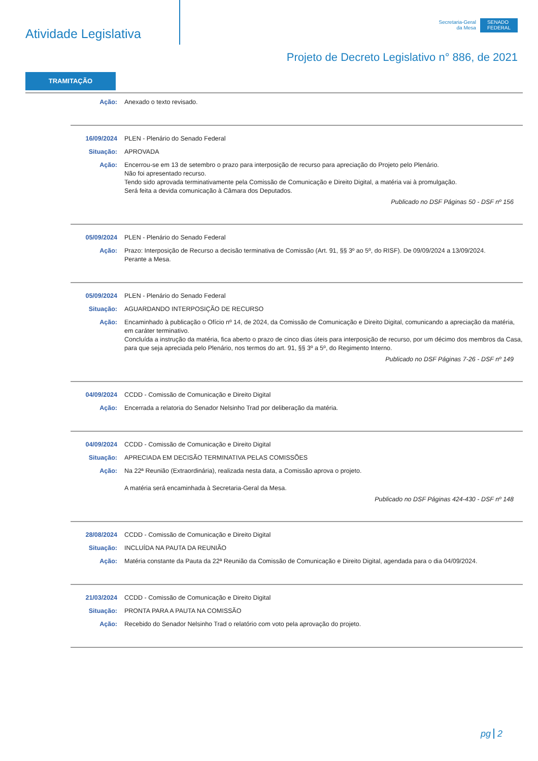Atividade Legislativa
Secretaria-Geral
da Mesa
SENADO
FEDERAL
Projeto de Decreto Legislativo n° 886, de 2021
TRAMITAÇÃO
Ação: Anexado o texto revisado.
16/09/2024 PLEN - Plenário do Senado Federal
Situação: APROVADA
Ação: Encerrou-se em 13 de setembro o prazo para interposição de recurso para apreciação do Projeto pelo Plenário.
Não foi apresentado recurso.
Tendo sido aprovada terminativamente pela Comissão de Comunicação e Direito Digital, a matéria vai à promulgação.
Será feita a devida comunicação à Câmara dos Deputados.
Publicado no DSF Páginas 50 - DSF nº 156
05/09/2024 PLEN - Plenário do Senado Federal
Ação: Prazo: Interposição de Recurso a decisão terminativa de Comissão (Art. 91, §§ 3º ao 5º, do RISF). De 09/09/2024 a 13/09/2024.
Perante a Mesa.
05/09/2024 PLEN - Plenário do Senado Federal
Situação: AGUARDANDO INTERPOSIÇÃO DE RECURSO
Ação: Encaminhado à publicação o Ofício nº 14, de 2024, da Comissão de Comunicação e Direito Digital, comunicando a apreciação da matéria, em caráter terminativo.
Concluída a instrução da matéria, fica aberto o prazo de cinco dias úteis para interposição de recurso, por um décimo dos membros da Casa, para que seja apreciada pelo Plenário, nos termos do art. 91, §§ 3º a 5º, do Regimento Interno.
Publicado no DSF Páginas 7-26 - DSF nº 149
04/09/2024 CCDD - Comissão de Comunicação e Direito Digital
Ação: Encerrada a relatoria do Senador Nelsinho Trad por deliberação da matéria.
04/09/2024 CCDD - Comissão de Comunicação e Direito Digital
Situação: APRECIADA EM DECISÃO TERMINATIVA PELAS COMISSÕES
Ação: Na 22ª Reunião (Extraordinária), realizada nesta data, a Comissão aprova o projeto.
A matéria será encaminhada à Secretaria-Geral da Mesa.
Publicado no DSF Páginas 424-430 - DSF nº 148
28/08/2024 CCDD - Comissão de Comunicação e Direito Digital
Situação: INCLUÍDA NA PAUTA DA REUNIÃO
Ação: Matéria constante da Pauta da 22ª Reunião da Comissão de Comunicação e Direito Digital, agendada para o dia 04/09/2024.
21/03/2024 CCDD - Comissão de Comunicação e Direito Digital
Situação: PRONTA PARA A PAUTA NA COMISSÃO
Ação: Recebido do Senador Nelsinho Trad o relatório com voto pela aprovação do projeto.
pg 2